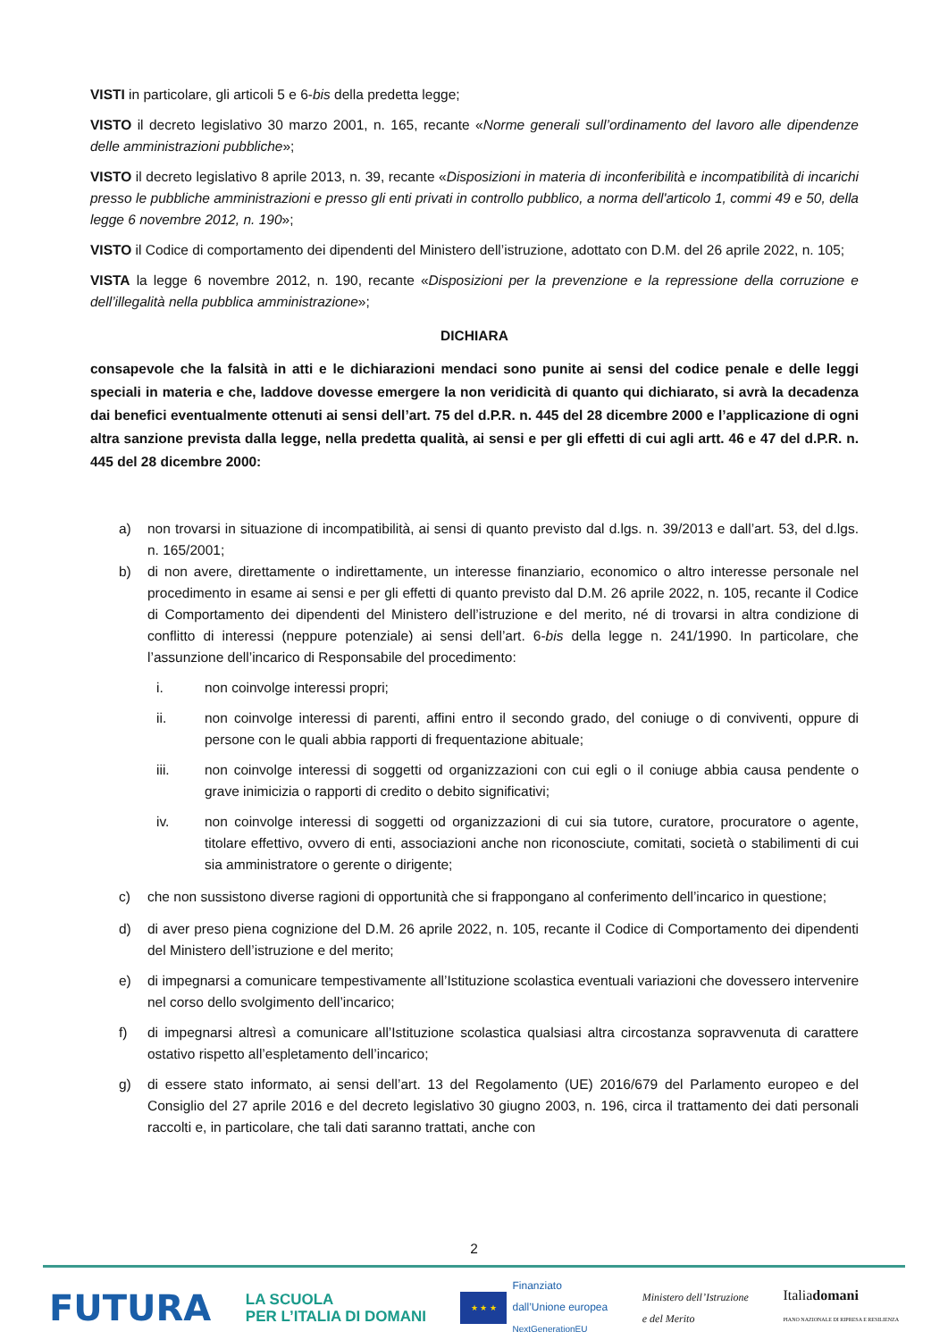VISTI in particolare, gli articoli 5 e 6-bis della predetta legge;
VISTO il decreto legislativo 30 marzo 2001, n. 165, recante «Norme generali sull’ordinamento del lavoro alle dipendenze delle amministrazioni pubbliche»;
VISTO il decreto legislativo 8 aprile 2013, n. 39, recante «Disposizioni in materia di inconferibilità e incompatibilità di incarichi presso le pubbliche amministrazioni e presso gli enti privati in controllo pubblico, a norma dell'articolo 1, commi 49 e 50, della legge 6 novembre 2012, n. 190»;
VISTO il Codice di comportamento dei dipendenti del Ministero dell’istruzione, adottato con D.M. del 26 aprile 2022, n. 105;
VISTA la legge 6 novembre 2012, n. 190, recante «Disposizioni per la prevenzione e la repressione della corruzione e dell’illegalità nella pubblica amministrazione»;
DICHIARA
consapevole che la falsità in atti e le dichiarazioni mendaci sono punite ai sensi del codice penale e delle leggi speciali in materia e che, laddove dovesse emergere la non veridicità di quanto qui dichiarato, si avrà la decadenza dai benefici eventualmente ottenuti ai sensi dell’art. 75 del d.P.R. n. 445 del 28 dicembre 2000 e l’applicazione di ogni altra sanzione prevista dalla legge, nella predetta qualità, ai sensi e per gli effetti di cui agli artt. 46 e 47 del d.P.R. n. 445 del 28 dicembre 2000:
a) non trovarsi in situazione di incompatibilità, ai sensi di quanto previsto dal d.lgs. n. 39/2013 e dall’art. 53, del d.lgs. n. 165/2001;
b) di non avere, direttamente o indirettamente, un interesse finanziario, economico o altro interesse personale nel procedimento in esame ai sensi e per gli effetti di quanto previsto dal D.M. 26 aprile 2022, n. 105, recante il Codice di Comportamento dei dipendenti del Ministero dell’istruzione e del merito, né di trovarsi in altra condizione di conflitto di interessi (neppure potenziale) ai sensi dell’art. 6-bis della legge n. 241/1990. In particolare, che l’assunzione dell’incarico di Responsabile del procedimento:
i. non coinvolge interessi propri;
ii. non coinvolge interessi di parenti, affini entro il secondo grado, del coniuge o di conviventi, oppure di persone con le quali abbia rapporti di frequentazione abituale;
iii. non coinvolge interessi di soggetti od organizzazioni con cui egli o il coniuge abbia causa pendente o grave inimicizia o rapporti di credito o debito significativi;
iv. non coinvolge interessi di soggetti od organizzazioni di cui sia tutore, curatore, procuratore o agente, titolare effettivo, ovvero di enti, associazioni anche non riconosciute, comitati, società o stabilimenti di cui sia amministratore o gerente o dirigente;
c) che non sussistono diverse ragioni di opportunità che si frappongano al conferimento dell’incarico in questione;
d) di aver preso piena cognizione del D.M. 26 aprile 2022, n. 105, recante il Codice di Comportamento dei dipendenti del Ministero dell’istruzione e del merito;
e) di impegnarsi a comunicare tempestivamente all’Istituzione scolastica eventuali variazioni che dovessero intervenire nel corso dello svolgimento dell’incarico;
f) di impegnarsi altresì a comunicare all’Istituzione scolastica qualsiasi altra circostanza sopravvenuta di carattere ostativo rispetto all’espletamento dell’incarico;
g) di essere stato informato, ai sensi dell’art. 13 del Regolamento (UE) 2016/679 del Parlamento europeo e del Consiglio del 27 aprile 2016 e del decreto legislativo 30 giugno 2003, n. 196, circa il trattamento dei dati personali raccolti e, in particolare, che tali dati saranno trattati, anche con
2
FUTURA LA SCUOLA
PER L’ITALIA DI DOMANI ★ ★ ★ Finanziato
dall’Unione europea
NextGenerationEU Ministero dell’Istruzione
e del Merito Italiadomani
PIANO NAZIONALE DI RIPRESA E RESILIENZA